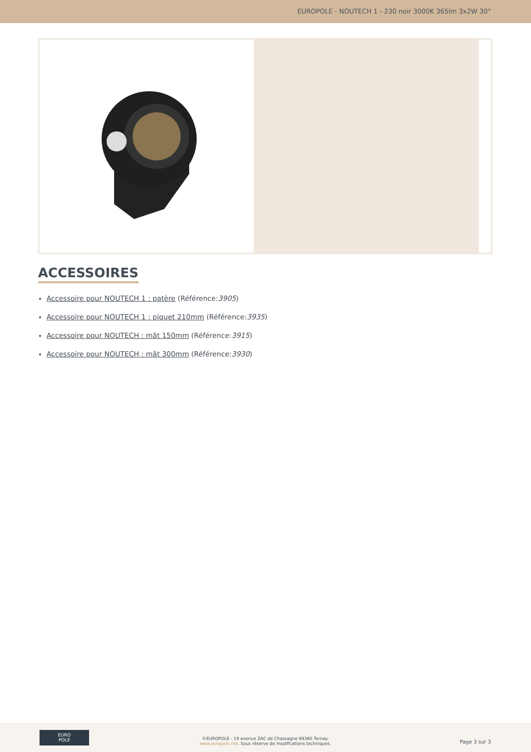EUROPOLE - NOUTECH 1 - 230 noir 3000K 365lm 3x2W 30°
ACCESSOIRES
Accessoire pour NOUTECH 1 : patère (Référence:3905)
Accessoire pour NOUTECH 1 : piquet 210mm (Référence:3935)
Accessoire pour NOUTECH : mât 150mm (Référence:3915)
Accessoire pour NOUTECH : mât 300mm (Référence:3930)
EURO
POLE
©EUROPOLE - 19 avenue ZAC de Chassagne 69360 Ternay.
www.europole.net. Sous réserve de modifications techniques.
Page 3 sur 3